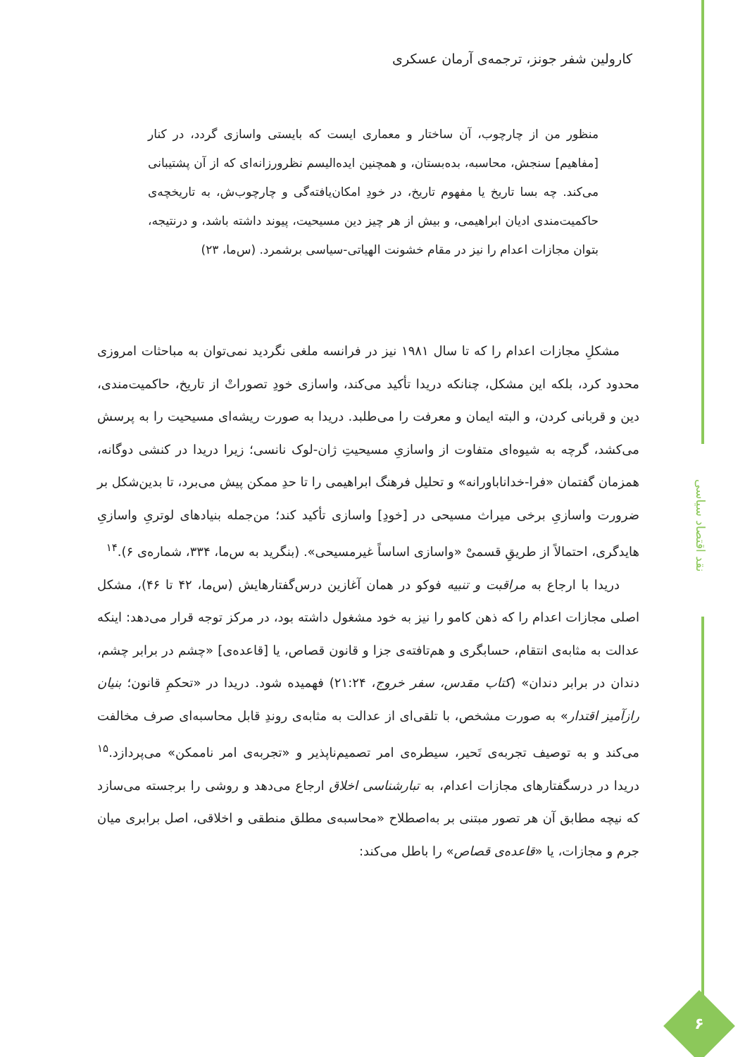کارولین شفر جونز، ترجمه‌ی آرمان عسکری
منظور من از چارچوب، آن ساختار و معماری ایست که بایستی واسازی گردد، در کنار [مفاهیم] سنجش، محاسبه، بده‌بستان، و همچنین ایده‌الیسم نظرورزانه‌ای که از آن پشتیبانی می‌کند. چه بسا تاریخ یا مفهوم تاریخ، در خودِ امکان‌یافته‌گی و چارچوب‌ش، به تاریخچه‌ی حاکمیت‌مندی ادیان ابراهیمی، و بیش از هر چیز دین مسیحیت، پیوند داشته باشد، و درنتیجه، بتوان مجازات اعدام را نیز در مقام خشونت الهیاتی-سیاسی برشمرد. (س‌ما، ۲۳)
مشکلِ مجازات اعدام را که تا سال ۱۹۸۱ نیز در فرانسه ملغی نگردید نمی‌توان به مباحثات امروزی محدود کرد، بلکه این مشکل، چنانکه دریدا تأکید می‌کند، واسازی خودِ تصوراتْ از تاریخ، حاکمیت‌مندی، دین و قربانی کردن، و البته ایمان و معرفت را می‌طلبد. دریدا به صورت ریشه‌ای مسیحیت را به پرسش می‌کشد، گرچه به شیوه‌ای متفاوت از واسازیِ مسیحیتِ ژان-لوک نانسی؛ زیرا دریدا در کنشی دوگانه، همزمان گفتمان «فرا-خداناباورانه» و تحلیل فرهنگ ابراهیمی را تا حدِ ممکن پیش می‌برد، تا بدین‌شکل بر ضرورت واسازیِ برخی میراث مسیحی در [خودِ] واسازی تأکید کند؛ من‌جمله بنیادهای لوتریِ واسازیِ هایدگری، احتمالاً از طریقِ قسمیْ «واسازی اساساً غیرمسیحی». (بنگرید به س‌ما، ۳۳۴، شماره‌ی ۶).<sup>۱۴</sup>
دریدا با ارجاع به مراقبت و تنبیه فوکو در همان آغازین درس‌گفتارهایش (س‌ما، ۴۲ تا ۴۶)، مشکل اصلی مجازات اعدام را که ذهن کامو را نیز به خود مشغول داشته بود، در مرکز توجه قرار می‌دهد: اینکه عدالت به مثابه‌ی انتقام، حسابگری و هم‌تافته‌ی جزا و قانون قصاص، یا [قاعده‌ی] «چشم در برابر چشم، دندان در برابر دندان» (کتاب مقدس، سفر خروج، ۲۱:۲۴) فهمیده شود. دریدا در «تحکمِ قانون؛ بنیان رازآمیز اقتدار» به صورت مشخص، با تلقی‌ای از عدالت به مثابه‌ی روندِ قابل محاسبه‌ای صرف مخالفت می‌کند و به توصیف تجربه‌ی تَحیر، سیطره‌ی امر تصمیم‌ناپذیر و «تجربه‌ی امر ناممکن» می‌پردازد.<sup>۱۵</sup> دریدا در درسگفتارهای مجازات اعدام، به تبارشناسی اخلاق ارجاع می‌دهد و روشی را برجسته می‌سازد که نیچه مطابق آن هر تصور مبتنی بر به‌اصطلاح «محاسبه‌ی مطلق منطقی و اخلاقی، اصل برابری میان جرم و مجازات، یا «قاعده‌ی قصاص» را باطل می‌کند:
نقد اقتصاد سیاسی
۶